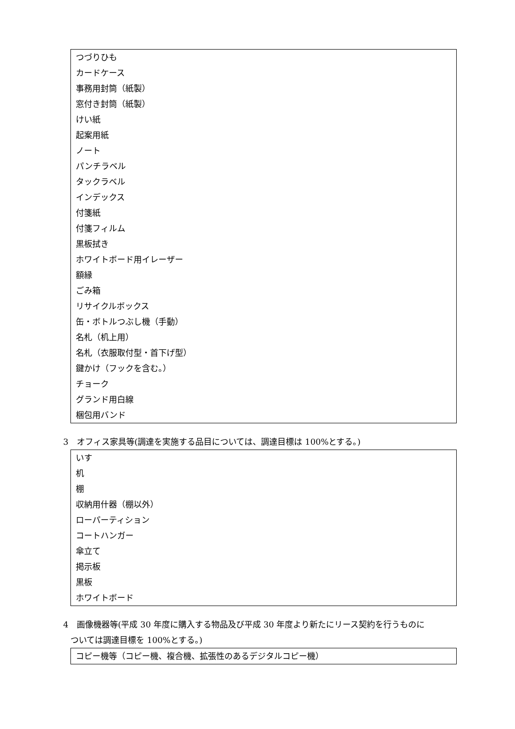つづりひも
カードケース
事務用封筒（紙製）
窓付き封筒（紙製）
けい紙
起案用紙
ノート
パンチラベル
タックラベル
インデックス
付箋紙
付箋フィルム
黒板拭き
ホワイトボード用イレーザー
額縁
ごみ箱
リサイクルボックス
缶・ボトルつぶし機（手動）
名札（机上用）
名札（衣服取付型・首下げ型）
鍵かけ（フックを含む。）
チョーク
グランド用白線
梱包用バンド
3　オフィス家具等(調達を実施する品目については、調達目標は 100%とする。)
いす
机
棚
収納用什器（棚以外）
ローパーティション
コートハンガー
傘立て
掲示板
黒板
ホワイトボード
4　画像機器等(平成 30 年度に購入する物品及び平成 30 年度より新たにリース契約を行うものに
ついては調達目標を 100%とする。)
コピー機等（コピー機、複合機、拡張性のあるデジタルコピー機）